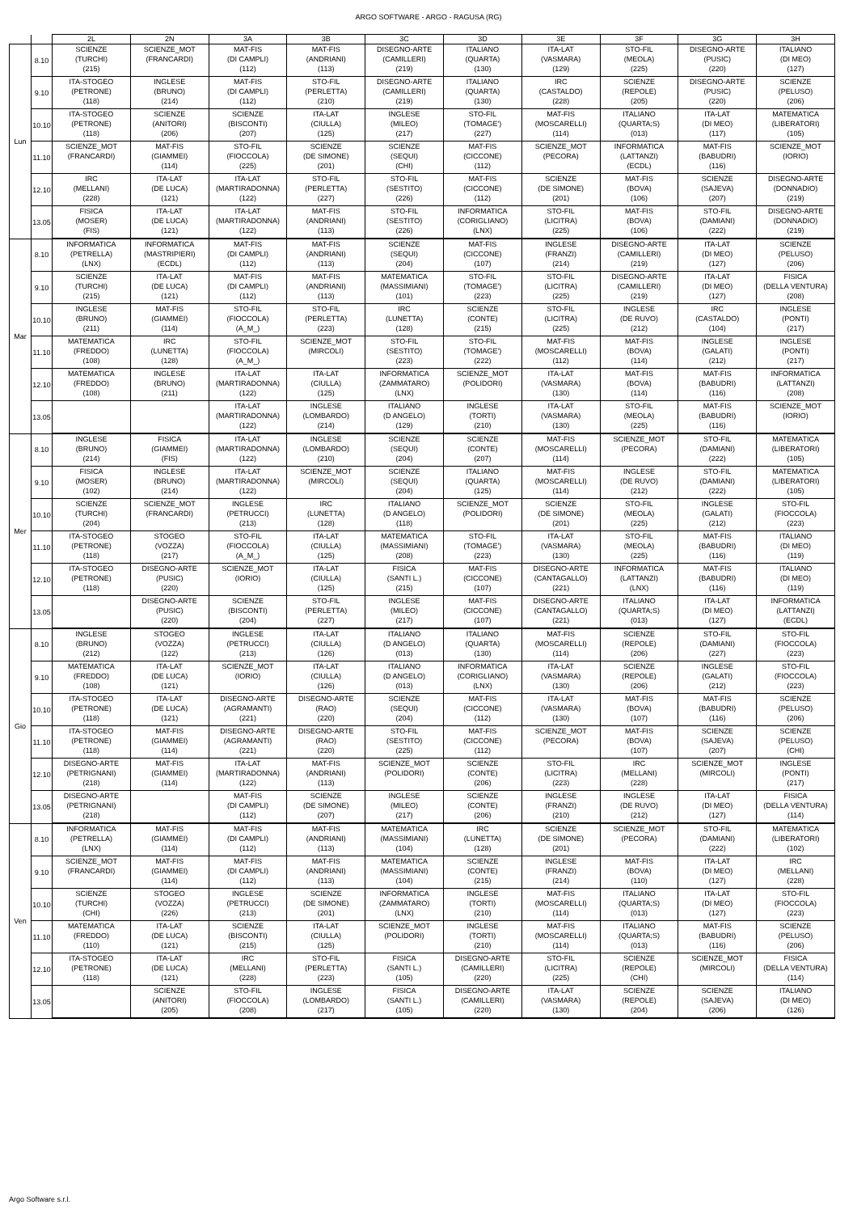ARGO SOFTWARE - ARGO - RAGUSA (RG)
| | | 2L | 2N | 3A | 3B | 3C | 3D | 3E | 3F | 3G | 3H |
| --- | --- | --- | --- | --- | --- | --- | --- | --- | --- | --- | --- |
| Lun | 8.10 | SCIENZE (TURCHI) (215) | SCIENZE_MOT (FRANCARDI) | MAT-FIS (DI CAMPLI) (112) | MAT-FIS (ANDRIANI) (113) | DISEGNO-ARTE (CAMILLERI) (219) | ITALIANO (QUARTA) (130) | ITA-LAT (VASMARA) (129) | STO-FIL (MEOLA) (225) | DISEGNO-ARTE (PUSIC) (220) | ITALIANO (DI MEO) (127) |
| | 9.10 | ITA-STOGEO (PETRONE) (118) | INGLESE (BRUNO) (214) | MAT-FIS (DI CAMPLI) (112) | STO-FIL (PERLETTA) (210) | DISEGNO-ARTE (CAMILLERI) (219) | ITALIANO (QUARTA) (130) | IRC (CASTALDO) (228) | SCIENZE (REPOLE) (205) | DISEGNO-ARTE (PUSIC) (220) | SCIENZE (PELUSO) (206) |
| | 10.10 | ITA-STOGEO (PETRONE) (118) | SCIENZE (ANITORI) (206) | SCIENZE (BISCONTI) (207) | ITA-LAT (CIULLA) (125) | INGLESE (MILEO) (217) | STO-FIL (TOMAGE') (227) | MAT-FIS (MOSCARELLI) (114) | ITALIANO (QUARTA;S) (013) | ITA-LAT (DI MEO) (117) | MATEMATICA (LIBERATORI) (105) |
| | 11.10 | SCIENZE_MOT (FRANCARDI) | MAT-FIS (GIAMMEI) (114) | STO-FIL (FIOCCOLA) (225) | SCIENZE (DE SIMONE) (201) | SCIENZE (SEQUI) (CHI) | MAT-FIS (CICCONE) (112) | SCIENZE_MOT (PECORA) | INFORMATICA (LATTANZI) (ECDL) | MAT-FIS (BABUDRI) (116) | SCIENZE_MOT (IORIO) |
| | 12.10 | IRC (MELLANI) (228) | ITA-LAT (DE LUCA) (121) | ITA-LAT (MARTIRADONNA) (122) | STO-FIL (PERLETTA) (227) | STO-FIL (SESTITO) (226) | MAT-FIS (CICCONE) (112) | SCIENZE (DE SIMONE) (201) | MAT-FIS (BOVA) (106) | SCIENZE (SAJEVA) (207) | DISEGNO-ARTE (DONNADIO) (219) |
| | 13.05 | FISICA (MOSER) (FIS) | ITA-LAT (DE LUCA) (121) | ITA-LAT (MARTIRADONNA) (122) | MAT-FIS (ANDRIANI) (113) | STO-FIL (SESTITO) (226) | INFORMATICA (CORIGLIANO) (LNX) | STO-FIL (LICITRA) (225) | MAT-FIS (BOVA) (106) | STO-FIL (DAMIANI) (222) | DISEGNO-ARTE (DONNADIO) (219) |
| Mar | 8.10 | INFORMATICA (PETRELLA) (LNX) | INFORMATICA (MASTRIPIERI) (ECDL) | MAT-FIS (DI CAMPLI) (112) | MAT-FIS (ANDRIANI) (113) | SCIENZE (SEQUI) (204) | MAT-FIS (CICCONE) (107) | INGLESE (FRANZI) (214) | DISEGNO-ARTE (CAMILLERI) (219) | ITA-LAT (DI MEO) (127) | SCIENZE (PELUSO) (206) |
| | 9.10 | SCIENZE (TURCHI) (215) | ITA-LAT (DE LUCA) (121) | MAT-FIS (DI CAMPLI) (112) | MAT-FIS (ANDRIANI) (113) | MATEMATICA (MASSIMIANI) (101) | STO-FIL (TOMAGE') (223) | STO-FIL (LICITRA) (225) | DISEGNO-ARTE (CAMILLERI) (219) | ITA-LAT (DI MEO) (127) | FISICA (DELLA VENTURA) (208) |
| | 10.10 | INGLESE (BRUNO) (211) | MAT-FIS (GIAMMEI) (114) | STO-FIL (FIOCCOLA) (A_M_) | STO-FIL (PERLETTA) (223) | IRC (LUNETTA) (128) | SCIENZE (CONTE) (215) | STO-FIL (LICITRA) (225) | INGLESE (DE RUVO) (212) | IRC (CASTALDO) (104) | INGLESE (PONTI) (217) |
| | 11.10 | MATEMATICA (FREDDO) (108) | IRC (LUNETTA) (128) | STO-FIL (FIOCCOLA) (A_M_) | SCIENZE_MOT (MIRCOLI) | STO-FIL (SESTITO) (223) | STO-FIL (TOMAGE') (222) | MAT-FIS (MOSCARELLI) (112) | MAT-FIS (BOVA) (114) | INGLESE (GALATI) (212) | INGLESE (PONTI) (217) |
| | 12.10 | MATEMATICA (FREDDO) (108) | INGLESE (BRUNO) (211) | ITA-LAT (MARTIRADONNA) (122) | ITA-LAT (CIULLA) (125) | INFORMATICA (ZAMMATARO) (LNX) | SCIENZE_MOT (POLIDORI) | ITA-LAT (VASMARA) (130) | MAT-FIS (BOVA) (114) | MAT-FIS (BABUDRI) (116) | INFORMATICA (LATTANZI) (208) |
| | 13.05 | | | ITA-LAT (MARTIRADONNA) (122) | INGLESE (LOMBARDO) (214) | ITALIANO (D ANGELO) (129) | INGLESE (TORTI) (210) | ITA-LAT (VASMARA) (130) | STO-FIL (MEOLA) (225) | MAT-FIS (BABUDRI) (116) | SCIENZE_MOT (IORIO) |
| Mer | 8.10 | INGLESE (BRUNO) (214) | FISICA (GIAMMEI) (FIS) | ITA-LAT (MARTIRADONNA) (122) | INGLESE (LOMBARDO) (210) | SCIENZE (SEQUI) (204) | SCIENZE (CONTE) (207) | MAT-FIS (MOSCARELLI) (114) | SCIENZE_MOT (PECORA) | STO-FIL (DAMIANI) (222) | MATEMATICA (LIBERATORI) (105) |
| | 9.10 | FISICA (MOSER) (102) | INGLESE (BRUNO) (214) | ITA-LAT (MARTIRADONNA) (122) | SCIENZE_MOT (MIRCOLI) | SCIENZE (SEQUI) (204) | ITALIANO (QUARTA) (125) | MAT-FIS (MOSCARELLI) (114) | INGLESE (DE RUVO) (212) | STO-FIL (DAMIANI) (222) | MATEMATICA (LIBERATORI) (105) |
| | 10.10 | SCIENZE (TURCHI) (204) | SCIENZE_MOT (FRANCARDI) | INGLESE (PETRUCCI) (213) | IRC (LUNETTA) (128) | ITALIANO (D ANGELO) (118) | SCIENZE_MOT (POLIDORI) | SCIENZE (DE SIMONE) (201) | STO-FIL (MEOLA) (225) | INGLESE (GALATI) (212) | STO-FIL (FIOCCOLA) (223) |
| | 11.10 | ITA-STOGEO (PETRONE) (118) | STOGEO (VOZZA) (217) | STO-FIL (FIOCCOLA) (A_M_) | ITA-LAT (CIULLA) (125) | MATEMATICA (MASSIMIANI) (208) | STO-FIL (TOMAGE') (223) | ITA-LAT (VASMARA) (130) | STO-FIL (MEOLA) (225) | MAT-FIS (BABUDRI) (116) | ITALIANO (DI MEO) (119) |
| | 12.10 | ITA-STOGEO (PETRONE) (118) | DISEGNO-ARTE (PUSIC) (220) | SCIENZE_MOT (IORIO) | ITA-LAT (CIULLA) (125) | FISICA (SANTI L.) (215) | MAT-FIS (CICCONE) (107) | DISEGNO-ARTE (CANTAGALLO) (221) | INFORMATICA (LATTANZI) (LNX) | MAT-FIS (BABUDRI) (116) | ITALIANO (DI MEO) (119) |
| | 13.05 | | DISEGNO-ARTE (PUSIC) (220) | SCIENZE (BISCONTI) (204) | STO-FIL (PERLETTA) (227) | INGLESE (MILEO) (217) | MAT-FIS (CICCONE) (107) | DISEGNO-ARTE (CANTAGALLO) (221) | ITALIANO (QUARTA;S) (013) | ITA-LAT (DI MEO) (127) | INFORMATICA (LATTANZI) (ECDL) |
| Gio | 8.10 | INGLESE (BRUNO) (212) | STOGEO (VOZZA) (122) | INGLESE (PETRUCCI) (213) | ITA-LAT (CIULLA) (126) | ITALIANO (D ANGELO) (013) | ITALIANO (QUARTA) (130) | MAT-FIS (MOSCARELLI) (114) | SCIENZE (REPOLE) (206) | STO-FIL (DAMIANI) (227) | STO-FIL (FIOCCOLA) (223) |
| | 9.10 | MATEMATICA (FREDDO) (108) | ITA-LAT (DE LUCA) (121) | SCIENZE_MOT (IORIO) | ITA-LAT (CIULLA) (126) | ITALIANO (D ANGELO) (013) | INFORMATICA (CORIGLIANO) (LNX) | ITA-LAT (VASMARA) (130) | SCIENZE (REPOLE) (206) | INGLESE (GALATI) (212) | STO-FIL (FIOCCOLA) (223) |
| | 10.10 | ITA-STOGEO (PETRONE) (118) | ITA-LAT (DE LUCA) (121) | DISEGNO-ARTE (AGRAMANTI) (221) | DISEGNO-ARTE (RAO) (220) | SCIENZE (SEQUI) (204) | MAT-FIS (CICCONE) (112) | ITA-LAT (VASMARA) (130) | MAT-FIS (BOVA) (107) | MAT-FIS (BABUDRI) (116) | SCIENZE (PELUSO) (206) |
| | 11.10 | ITA-STOGEO (PETRONE) (118) | MAT-FIS (GIAMMEI) (114) | DISEGNO-ARTE (AGRAMANTI) (221) | DISEGNO-ARTE (RAO) (220) | STO-FIL (SESTITO) (225) | MAT-FIS (CICCONE) (112) | SCIENZE_MOT (PECORA) | MAT-FIS (BOVA) (107) | SCIENZE (SAJEVA) (207) | SCIENZE (PELUSO) (CHI) |
| | 12.10 | DISEGNO-ARTE (PETRIGNANI) (218) | MAT-FIS (GIAMMEI) (114) | ITA-LAT (MARTIRADONNA) (122) | MAT-FIS (ANDRIANI) (113) | SCIENZE_MOT (POLIDORI) | SCIENZE (CONTE) (206) | STO-FIL (LICITRA) (223) | IRC (MELLANI) (228) | SCIENZE_MOT (MIRCOLI) | INGLESE (PONTI) (217) |
| | 13.05 | DISEGNO-ARTE (PETRIGNANI) (218) | | MAT-FIS (DI CAMPLI) (112) | SCIENZE (DE SIMONE) (207) | INGLESE (MILEO) (217) | SCIENZE (CONTE) (206) | INGLESE (FRANZI) (210) | INGLESE (DE RUVO) (212) | ITA-LAT (DI MEO) (127) | FISICA (DELLA VENTURA) (114) |
| Ven | 8.10 | INFORMATICA (PETRELLA) (LNX) | MAT-FIS (GIAMMEI) (114) | MAT-FIS (DI CAMPLI) (112) | MAT-FIS (ANDRIANI) (113) | MATEMATICA (MASSIMIANI) (104) | IRC (LUNETTA) (128) | SCIENZE (DE SIMONE) (201) | SCIENZE_MOT (PECORA) | STO-FIL (DAMIANI) (222) | MATEMATICA (LIBERATORI) (102) |
| | 9.10 | SCIENZE_MOT (FRANCARDI) | MAT-FIS (GIAMMEI) (114) | MAT-FIS (DI CAMPLI) (112) | MAT-FIS (ANDRIANI) (113) | MATEMATICA (MASSIMIANI) (104) | SCIENZE (CONTE) (215) | INGLESE (FRANZI) (214) | MAT-FIS (BOVA) (110) | ITA-LAT (DI MEO) (127) | IRC (MELLANI) (228) |
| | 10.10 | SCIENZE (TURCHI) (CHI) | STOGEO (VOZZA) (226) | INGLESE (PETRUCCI) (213) | SCIENZE (DE SIMONE) (201) | INFORMATICA (ZAMMATARO) (LNX) | INGLESE (TORTI) (210) | MAT-FIS (MOSCARELLI) (114) | ITALIANO (QUARTA;S) (013) | ITA-LAT (DI MEO) (127) | STO-FIL (FIOCCOLA) (223) |
| | 11.10 | MATEMATICA (FREDDO) (110) | ITA-LAT (DE LUCA) (121) | SCIENZE (BISCONTI) (215) | ITA-LAT (CIULLA) (125) | SCIENZE_MOT (POLIDORI) | INGLESE (TORTI) (210) | MAT-FIS (MOSCARELLI) (114) | ITALIANO (QUARTA;S) (013) | MAT-FIS (BABUDRI) (116) | SCIENZE (PELUSO) (206) |
| | 12.10 | ITA-STOGEO (PETRONE) (118) | ITA-LAT (DE LUCA) (121) | IRC (MELLANI) (228) | STO-FIL (PERLETTA) (223) | FISICA (SANTI L.) (105) | DISEGNO-ARTE (CAMILLERI) (220) | STO-FIL (LICITRA) (225) | SCIENZE (REPOLE) (CHI) | SCIENZE_MOT (MIRCOLI) | FISICA (DELLA VENTURA) (114) |
| | 13.05 | | SCIENZE (ANITORI) (205) | STO-FIL (FIOCCOLA) (208) | INGLESE (LOMBARDO) (217) | FISICA (SANTI L.) (105) | DISEGNO-ARTE (CAMILLERI) (220) | ITA-LAT (VASMARA) (130) | SCIENZE (REPOLE) (204) | SCIENZE (SAJEVA) (206) | ITALIANO (DI MEO) (126) |
Argo Software s.r.l.